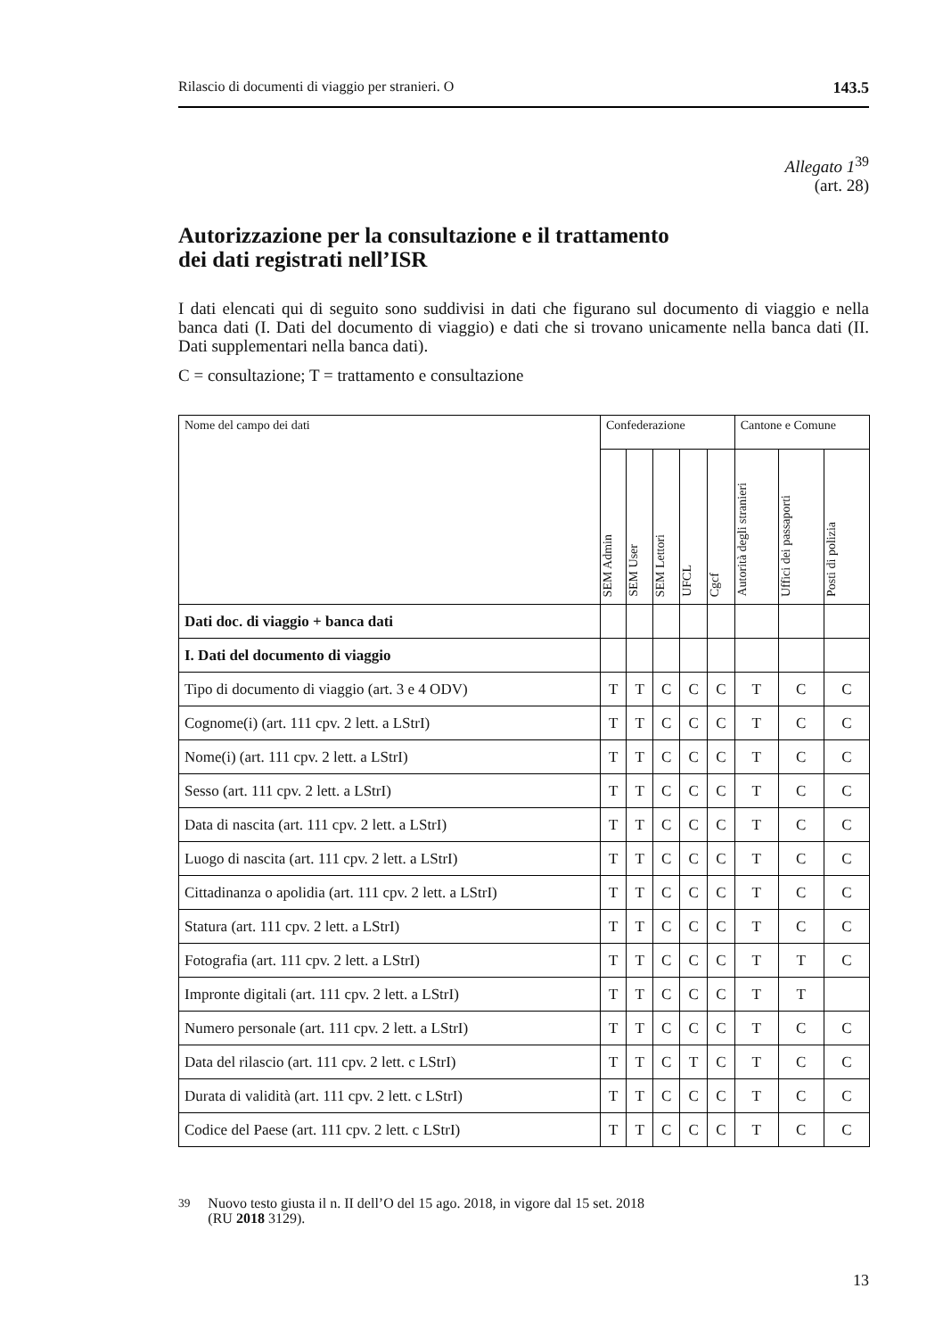Rilascio di documenti di viaggio per stranieri. O 143.5
Allegato 1<sup>39</sup>
(art. 28)
Autorizzazione per la consultazione e il trattamento
dei dati registrati nell’ISR
I dati elencati qui di seguito sono suddivisi in dati che figurano sul documento di viaggio e nella banca dati (I. Dati del documento di viaggio) e dati che si trovano unicamente nella banca dati (II. Dati supplementari nella banca dati).
C = consultazione; T = trattamento e consultazione
| Nome del campo dei dati | Confederazione | | | | | Cantone e Comune | | |
| --- | --- | --- | --- | --- | --- | --- | --- | --- |
| | SEM Admin | SEM User | SEM Lettori | UFCL | Cgcf | Autorità degli stranieri | Uffici dei passaporti | Posti di polizia |
| Dati doc. di viaggio + banca dati | | | | | | | | |
| I. Dati del documento di viaggio | | | | | | | | |
| Tipo di documento di viaggio (art. 3 e 4 ODV) | T | T | C | C | C | T | C | C |
| Cognome(i) (art. 111 cpv. 2 lett. a LStrI) | T | T | C | C | C | T | C | C |
| Nome(i) (art. 111 cpv. 2 lett. a LStrI) | T | T | C | C | C | T | C | C |
| Sesso (art. 111 cpv. 2 lett. a LStrI) | T | T | C | C | C | T | C | C |
| Data di nascita (art. 111 cpv. 2 lett. a LStrI) | T | T | C | C | C | T | C | C |
| Luogo di nascita (art. 111 cpv. 2 lett. a LStrI) | T | T | C | C | C | T | C | C |
| Cittadinanza o apolidia (art. 111 cpv. 2 lett. a LStrI) | T | T | C | C | C | T | C | C |
| Statura (art. 111 cpv. 2 lett. a LStrI) | T | T | C | C | C | T | C | C |
| Fotografia (art. 111 cpv. 2 lett. a LStrI) | T | T | C | C | C | T | T | C |
| Impronte digitali (art. 111 cpv. 2 lett. a LStrI) | T | T | C | C | C | T | T | |
| Numero personale (art. 111 cpv. 2 lett. a LStrI) | T | T | C | C | C | T | C | C |
| Data del rilascio (art. 111 cpv. 2 lett. c LStrI) | T | T | C | T | C | T | C | C |
| Durata di validità (art. 111 cpv. 2 lett. c LStrI) | T | T | C | C | C | T | C | C |
| Codice del Paese (art. 111 cpv. 2 lett. c LStrI) | T | T | C | C | C | T | C | C |
<sup>39</sup> Nuovo testo giusta il n. II dell’O del 15 ago. 2018, in vigore dal 15 set. 2018
(RU 2018 3129).
13